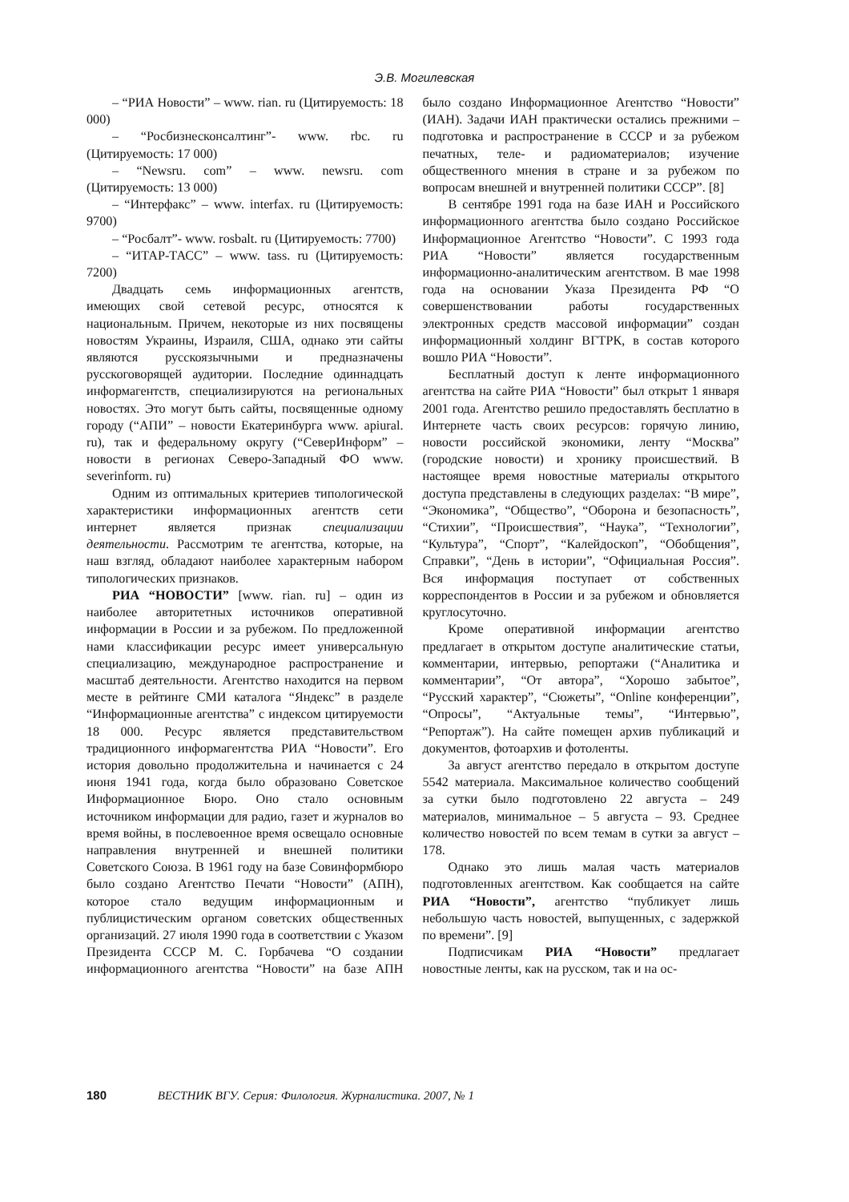Э.В. Могилевская
– “РИА Новости” – www. rian. ru (Цитируемость: 18 000)
– “Росбизнесконсалтинг”- www. rbc. ru (Цитируемость: 17 000)
– “Newsru. com” – www. newsru. com (Цитируемость: 13 000)
– “Интерфакс” – www. interfax. ru (Цитируемость: 9700)
– “Росбалт”- www. rosbalt. ru (Цитируемость: 7700)
– “ИТАР-ТАСС” – www. tass. ru (Цитируемость: 7200)
Двадцать семь информационных агентств, имеющих свой сетевой ресурс, относятся к национальным. Причем, некоторые из них посвящены новостям Украины, Израиля, США, однако эти сайты являются русскоязычными и предназначены русскоговорящей аудитории. Последние одиннадцать информагентств, специализируются на региональных новостях. Это могут быть сайты, посвященные одному городу (“АПИ” – новости Екатеринбурга www. apiural. ru), так и федеральному округу (“СеверИнформ” – новости в регионах Северо-Западный ФО www. severinform. ru)
Одним из оптимальных критериев типологической характеристики информационных агентств сети интернет является признак специализации деятельности. Рассмотрим те агентства, которые, на наш взгляд, обладают наиболее характерным набором типологических признаков.
РИА “НОВОСТИ” [www. rian. ru] – один из наиболее авторитетных источников оперативной информации в России и за рубежом. По предложенной нами классификации ресурс имеет универсальную специализацию, международное распространение и масштаб деятельности. Агентство находится на первом месте в рейтинге СМИ каталога “Яндекс” в разделе “Информационные агентства” с индексом цитируемости 18 000. Ресурс является представительством традиционного информагентства РИА “Новости”. Его история довольно продолжительна и начинается с 24 июня 1941 года, когда было образовано Советское Информационное Бюро. Оно стало основным источником информации для радио, газет и журналов во время войны, в послевоенное время освещало основные направления внутренней и внешней политики Советского Союза. В 1961 году на базе Совинформбюро было создано Агентство Печати “Новости” (АПН), которое стало ведущим информационным и публицистическим органом советских общественных организаций. 27 июля 1990 года в соответствии с Указом Президента СССР М. С. Горбачева “О создании информационного агентства “Новости” на базе АПН было создано Информационное Агентство “Новости” (ИАН). Задачи ИАН практически остались прежними – подготовка и распространение в СССР и за рубежом печатных, теле- и радиоматериалов; изучение общественного мнения в стране и за рубежом по вопросам внешней и внутренней политики СССР”. [8]
В сентябре 1991 года на базе ИАН и Российского информационного агентства было создано Российское Информационное Агентство “Новости”. С 1993 года РИА “Новости” является государственным информационно-аналитическим агентством. В мае 1998 года на основании Указа Президента РФ “О совершенствовании работы государственных электронных средств массовой информации” создан информационный холдинг ВГТРК, в состав которого вошло РИА “Новости”.
Бесплатный доступ к ленте информационного агентства на сайте РИА “Новости” был открыт 1 января 2001 года. Агентство решило предоставлять бесплатно в Интернете часть своих ресурсов: горячую линию, новости российской экономики, ленту “Москва” (городские новости) и хронику происшествий. В настоящее время новостные материалы открытого доступа представлены в следующих разделах: “В мире”, “Экономика”, “Общество”, “Оборона и безопасность”, “Стихии”, “Происшествия”, “Наука”, “Технологии”, “Культура”, “Спорт”, “Калейдоскоп”, “Обобщения”, Справки”, “День в истории”, “Официальная Россия”. Вся информация поступает от собственных корреспондентов в России и за рубежом и обновляется круглосуточно.
Кроме оперативной информации агентство предлагает в открытом доступе аналитические статьи, комментарии, интервью, репортажи (“Аналитика и комментарии”, “От автора”, “Хорошо забытое”, “Русский характер”, “Сюжеты”, “Online конференции”, “Опросы”, “Актуальные темы”, “Интервью”, “Репортаж”). На сайте помещен архив публикаций и документов, фотоархив и фотоленты.
За август агентство передало в открытом доступе 5542 материала. Максимальное количество сообщений за сутки было подготовлено 22 августа – 249 материалов, минимальное – 5 августа – 93. Среднее количество новостей по всем темам в сутки за август – 178.
Однако это лишь малая часть материалов подготовленных агентством. Как сообщается на сайте РИА “Новости”, агентство “публикует лишь небольшую часть новостей, выпущенных, с задержкой по времени”. [9]
Подписчикам РИА “Новости” предлагает новостные ленты, как на русском, так и на ос-
180 ВЕСТНИК ВГУ. Серия: Филология. Журналистика. 2007, № 1